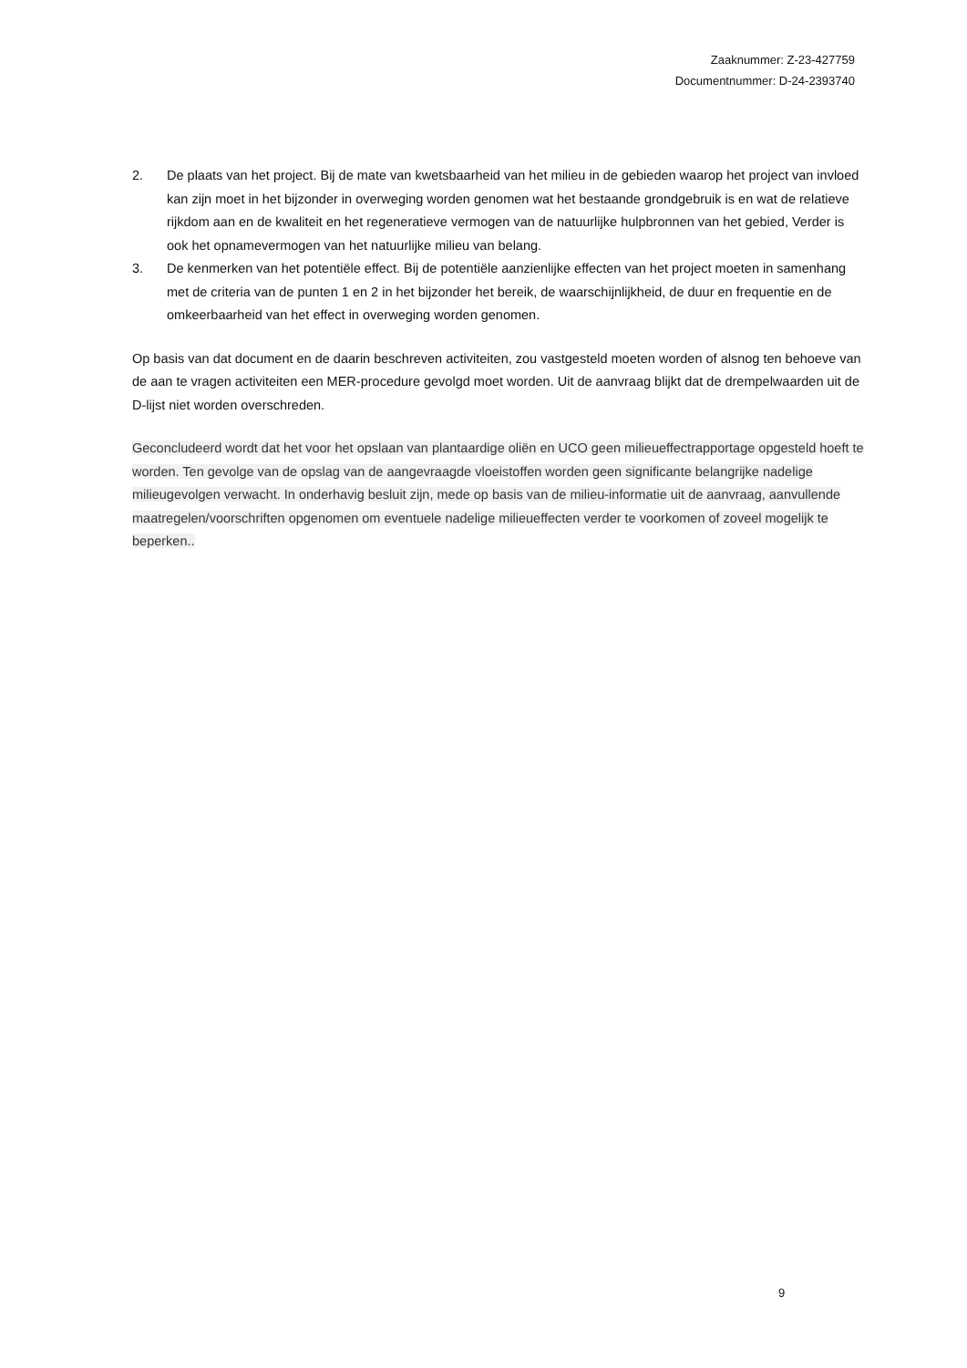Zaaknummer: Z-23-427759
Documentnummer: D-24-2393740
2. De plaats van het project. Bij de mate van kwetsbaarheid van het milieu in de gebieden waarop het project van invloed kan zijn moet in het bijzonder in overweging worden genomen wat het bestaande grondgebruik is en wat de relatieve rijkdom aan en de kwaliteit en het regeneratieve vermogen van de natuurlijke hulpbronnen van het gebied, Verder is ook het opnamevermogen van het natuurlijke milieu van belang.
3. De kenmerken van het potentiële effect. Bij de potentiële aanzienlijke effecten van het project moeten in samenhang met de criteria van de punten 1 en 2 in het bijzonder het bereik, de waarschijnlijkheid, de duur en frequentie en de omkeerbaarheid van het effect in overweging worden genomen.
Op basis van dat document en de daarin beschreven activiteiten, zou vastgesteld moeten worden of alsnog ten behoeve van de aan te vragen activiteiten een MER-procedure gevolgd moet worden. Uit de aanvraag blijkt dat de drempelwaarden uit de D-lijst niet worden overschreden.
Geconcludeerd wordt dat het voor het opslaan van plantaardige oliën en UCO geen milieueffectrapportage opgesteld hoeft te worden. Ten gevolge van de opslag van de aangevraagde vloeistoffen worden geen significante belangrijke nadelige milieugevolgen verwacht. In onderhavig besluit zijn, mede op basis van de milieu-informatie uit de aanvraag, aanvullende maatregelen/voorschriften opgenomen om eventuele nadelige milieueffecten verder te voorkomen of zoveel mogelijk te beperken..
9